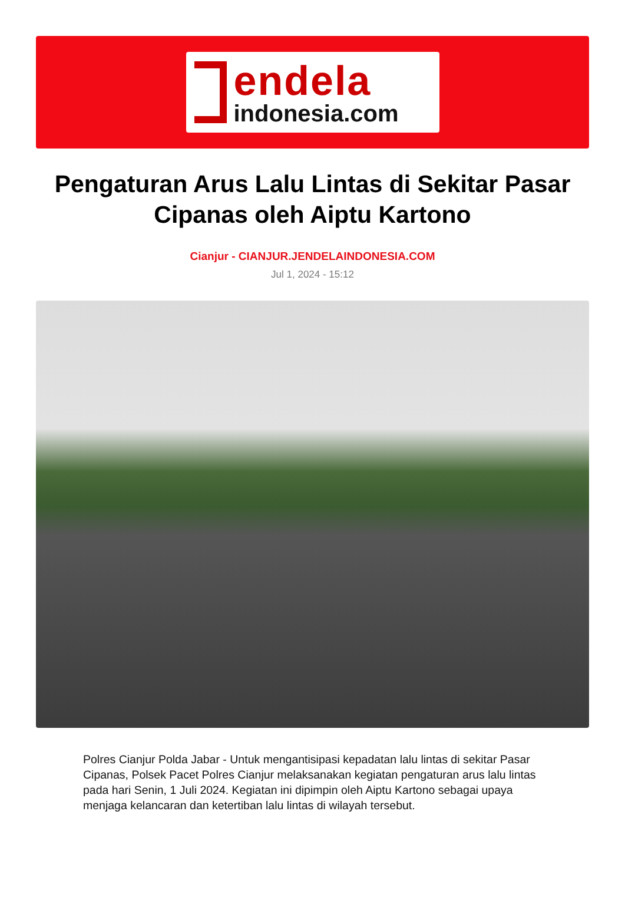endela
indonesia.com
Pengaturan Arus Lalu Lintas di Sekitar Pasar Cipanas oleh Aiptu Kartono
Cianjur - CIANJUR.JENDELAINDONESIA.COM
Jul 1, 2024 - 15:12
Polres Cianjur Polda Jabar - Untuk mengantisipasi kepadatan lalu lintas di sekitar Pasar Cipanas, Polsek Pacet Polres Cianjur melaksanakan kegiatan pengaturan arus lalu lintas pada hari Senin, 1 Juli 2024. Kegiatan ini dipimpin oleh Aiptu Kartono sebagai upaya menjaga kelancaran dan ketertiban lalu lintas di wilayah tersebut.